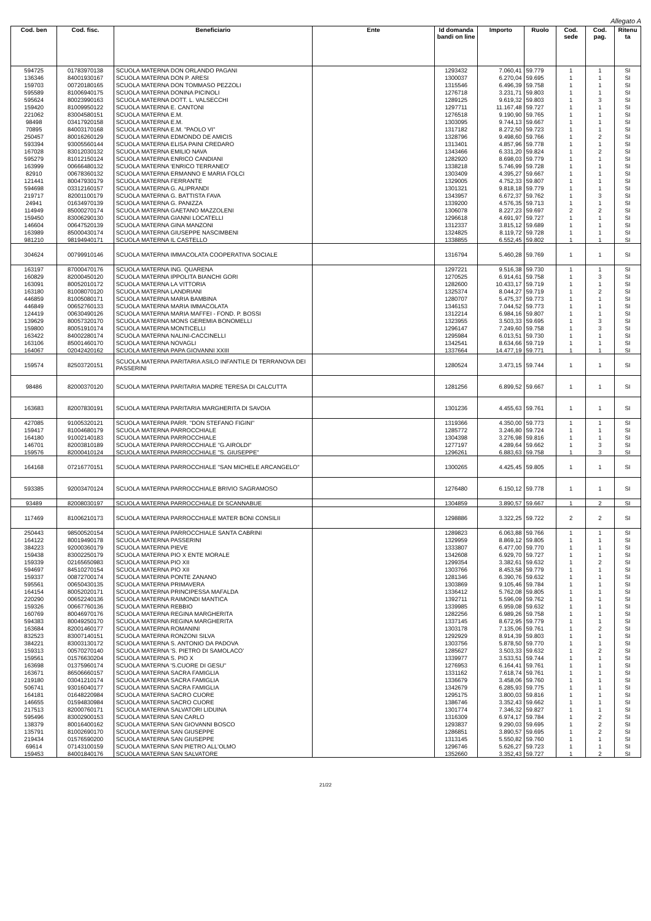Allegato A
| Cod. ben | Cod. fisc. | Beneficiario | Ente | Id domanda bandi on line | Importo | Ruolo | Cod. sede | Cod. pag. | Ritenu ta |
| --- | --- | --- | --- | --- | --- | --- | --- | --- | --- |
| 594725 | 01783970138 | SCUOLA MATERNA DON ORLANDO PAGANI | | 1293432 | 7.060,41 | 59.779 | 1 | 1 | SI |
| 136346 | 84001930167 | SCUOLA MATERNA DON P. ARESI | | 1300037 | 6.270,04 | 59.695 | 1 | 1 | SI |
| 159703 | 00720180165 | SCUOLA MATERNA DON TOMMASO PEZZOLI | | 1315546 | 6.496,39 | 59.758 | 1 | 1 | SI |
| 595589 | 81006940175 | SCUOLA MATERNA DONINA PICINOLI | | 1276718 | 3.231,71 | 59.803 | 1 | 1 | SI |
| 595624 | 80023990163 | SCUOLA MATERNA DOTT. L. VALSECCHI | | 1289125 | 9.619,32 | 59.803 | 1 | 3 | SI |
| 159420 | 81009950122 | SCUOLA MATERNA E. CANTONI | | 1297711 | 11.167,48 | 59.727 | 1 | 1 | SI |
| 221062 | 83004580151 | SCUOLA MATERNA E.M. | | 1276518 | 9.190,90 | 59.765 | 1 | 1 | SI |
| 98498 | 03417920158 | SCUOLA MATERNA E.M. | | 1303095 | 9.744,13 | 59.667 | 1 | 1 | SI |
| 70895 | 84003170168 | SCUOLA MATERNA E.M. "PAOLO VI" | | 1317182 | 8.272,50 | 59.723 | 1 | 1 | SI |
| 250457 | 80016260129 | SCUOLA MATERNA EDMONDO DE AMICIS | | 1328796 | 9.498,60 | 59.766 | 1 | 2 | SI |
| 593394 | 93005560144 | SCUOLA MATERNA ELISA PAINI CREDARO | | 1313401 | 4.857,96 | 59.778 | 1 | 1 | SI |
| 167028 | 83012030132 | SCUOLA MATERNA EMILIO NAVA | | 1343466 | 6.331,20 | 59.824 | 1 | 2 | SI |
| 595279 | 81012150124 | SCUOLA MATERNA ENRICO CANDIANI | | 1282920 | 8.698,03 | 59.779 | 1 | 1 | SI |
| 163999 | 00666480132 | SCUOLA MATERNA 'ENRICO TERRANEO' | | 1338218 | 5.746,99 | 59.728 | 1 | 1 | SI |
| 82910 | 00678360132 | SCUOLA MATERNA ERMANNO E MARIA FOLCI | | 1303409 | 4.395,27 | 59.667 | 1 | 1 | SI |
| 121441 | 80047930179 | SCUOLA MATERNA FERRANTE | | 1329005 | 4.752,33 | 59.807 | 1 | 1 | SI |
| 594698 | 03312160157 | SCUOLA MATERNA G. ALIPRANDI | | 1301321 | 9.818,18 | 59.779 | 1 | 1 | SI |
| 219717 | 82001100179 | SCUOLA MATERNA G. BATTISTA FAVA | | 1343957 | 6.672,37 | 59.762 | 1 | 3 | SI |
| 24941 | 01634970139 | SCUOLA MATERNA G. PANIZZA | | 1339200 | 4.576,35 | 59.713 | 1 | 1 | SI |
| 114949 | 85000270174 | SCUOLA MATERNA GAETANO MAZZOLENI | | 1306078 | 8.227,23 | 59.697 | 2 | 2 | SI |
| 159450 | 83006290130 | SCUOLA MATERNA GIANNI LOCATELLI | | 1296618 | 4.691,97 | 59.727 | 1 | 1 | SI |
| 146604 | 00647520139 | SCUOLA MATERNA GINA MANZONI | | 1312337 | 3.815,12 | 59.689 | 1 | 1 | SI |
| 163989 | 85000430174 | SCUOLA MATERNA GIUSEPPE NASCIMBENI | | 1324825 | 8.119,72 | 59.728 | 1 | 1 | SI |
| 981210 | 98194940171 | SCUOLA MATERNA IL CASTELLO | | 1338855 | 6.552,45 | 59.802 | 1 | 1 | SI |
| 304624 | 00799910146 | SCUOLA MATERNA IMMACOLATA COOPERATIVA SOCIALE | | 1316794 | 5.460,28 | 59.769 | 1 | 1 | SI |
| 163197 | 87000470176 | SCUOLA MATERNA ING. QUARENA | | 1297221 | 9.516,38 | 59.730 | 1 | 1 | SI |
| 160829 | 82000450120 | SCUOLA MATERNA IPPOLITA BIANCHI GORI | | 1270525 | 6.914,61 | 59.758 | 1 | 3 | SI |
| 163091 | 80052010172 | SCUOLA MATERNA LA VITTORIA | | 1282600 | 10.433,17 | 59.719 | 1 | 1 | SI |
| 163180 | 81008070120 | SCUOLA MATERNA LANDRIANI | | 1325374 | 8.044,27 | 59.719 | 1 | 2 | SI |
| 446859 | 81005080171 | SCUOLA MATERNA MARIA BAMBINA | | 1280707 | 5.475,37 | 59.773 | 1 | 1 | SI |
| 446849 | 00652760133 | SCUOLA MATERNA MARIA IMMACOLATA | | 1346153 | 7.044,52 | 59.773 | 1 | 1 | SI |
| 124419 | 00630490126 | SCUOLA MATERNA MARIA MAFFEI - FOND. P. BOSSI | | 1312214 | 6.984,16 | 59.807 | 1 | 1 | SI |
| 139629 | 80057320170 | SCUOLA MATERNA MONS GEREMIA BONOMELLI | | 1323955 | 3.503,33 | 59.695 | 1 | 3 | SI |
| 159800 | 80051910174 | SCUOLA MATERNA MONTICELLI | | 1296147 | 7.249,60 | 59.758 | 1 | 3 | SI |
| 163422 | 84002280174 | SCUOLA MATERNA NALINI-CACCINELLI | | 1295984 | 6.013,51 | 59.730 | 1 | 1 | SI |
| 163106 | 85001460170 | SCUOLA MATERNA NOVAGLI | | 1342541 | 8.634,66 | 59.719 | 1 | 1 | SI |
| 164067 | 02042420162 | SCUOLA MATERNA PAPA GIOVANNI XXIII | | 1337664 | 14.477,19 | 59.771 | 1 | 1 | SI |
| 159574 | 82503720151 | SCUOLA MATERNA PARITARIA ASILO INFANTILE DI TERRANOVA DEI PASSERINI | | 1280524 | 3.473,15 | 59.744 | 1 | 1 | SI |
| 98486 | 82000370120 | SCUOLA MATERNA PARITARIA MADRE TERESA DI CALCUTTA | | 1281256 | 6.899,52 | 59.667 | 1 | 1 | SI |
| 163683 | 82007830191 | SCUOLA MATERNA PARITARIA MARGHERITA DI SAVOIA | | 1301236 | 4.455,63 | 59.761 | 1 | 1 | SI |
| 427085 | 91005320121 | SCUOLA MATERNA PARR. "DON STEFANO FIGINI" | | 1319366 | 4.350,00 | 59.773 | 1 | 1 | SI |
| 159417 | 81004680179 | SCUOLA MATERNA PARROCCHIALE | | 1285772 | 3.246,80 | 59.724 | 1 | 1 | SI |
| 164180 | 91002140183 | SCUOLA MATERNA PARROCCHIALE | | 1304398 | 3.276,98 | 59.816 | 1 | 1 | SI |
| 146701 | 82003810189 | SCUOLA MATERNA PARROCCHIALE "G.AIROLDI" | | 1277197 | 4.289,64 | 59.662 | 1 | 3 | SI |
| 159576 | 82000410124 | SCUOLA MATERNA PARROCCHIALE "S. GIUSEPPE" | | 1296261 | 6.883,63 | 59.758 | 1 | 3 | SI |
| 164168 | 07216770151 | SCUOLA MATERNA PARROCCHIALE "SAN MICHELE ARCANGELO" | | 1300265 | 4.425,45 | 59.805 | 1 | 1 | SI |
| 593385 | 92003470124 | SCUOLA MATERNA PARROCCHIALE BRIVIO SAGRAMOSO | | 1276480 | 6.150,12 | 59.778 | 1 | 1 | SI |
| 93489 | 82008030197 | SCUOLA MATERNA PARROCCHIALE DI SCANNABUE | | 1304859 | 3.890,57 | 59.667 | 1 | 2 | SI |
| 117469 | 81006210173 | SCUOLA MATERNA PARROCCHIALE MATER BONI CONSILII | | 1298886 | 3.322,25 | 59.722 | 2 | 2 | SI |
| 250443 | 98500520154 | SCUOLA MATERNA PARROCCHIALE SANTA CABRINI | | 1289823 | 6.063,88 | 59.766 | 1 | 1 | SI |
| 164122 | 80019490178 | SCUOLA MATERNA PASSERINI | | 1329959 | 8.869,12 | 59.805 | 1 | 1 | SI |
| 384223 | 92000360179 | SCUOLA MATERNA PIEVE | | 1333807 | 6.477,00 | 59.770 | 1 | 1 | SI |
| 159438 | 83002250179 | SCUOLA MATERNA PIO X ENTE MORALE | | 1342608 | 6.929,70 | 59.727 | 1 | 1 | SI |
| 159339 | 02165650983 | SCUOLA MATERNA PIO XII | | 1299354 | 3.382,61 | 59.632 | 1 | 2 | SI |
| 594697 | 84510270154 | SCUOLA MATERNA PIO XII | | 1303766 | 8.453,58 | 59.779 | 1 | 1 | SI |
| 159337 | 00872700174 | SCUOLA MATERNA PONTE ZANANO | | 1281346 | 6.390,76 | 59.632 | 1 | 1 | SI |
| 595561 | 00650430135 | SCUOLA MATERNA PRIMAVERA | | 1303869 | 9.105,46 | 59.784 | 1 | 1 | SI |
| 164154 | 80052020171 | SCUOLA MATERNA PRINCIPESSA MAFALDA | | 1336412 | 5.762,08 | 59.805 | 1 | 1 | SI |
| 220290 | 00652240136 | SCUOLA MATERNA RAIMONDI MANTICA | | 1392711 | 5.596,09 | 59.762 | 1 | 1 | SI |
| 159326 | 00667760136 | SCUOLA MATERNA REBBIO | | 1339985 | 6.959,08 | 59.632 | 1 | 1 | SI |
| 160769 | 80046970176 | SCUOLA MATERNA REGINA MARGHERITA | | 1282256 | 6.989,26 | 59.758 | 1 | 1 | SI |
| 594383 | 80049250170 | SCUOLA MATERNA REGINA MARGHERITA | | 1337145 | 8.672,95 | 59.779 | 1 | 1 | SI |
| 163684 | 82001460177 | SCUOLA MATERNA ROMANINI | | 1303178 | 7.135,06 | 59.761 | 1 | 2 | SI |
| 832523 | 83007140151 | SCUOLA MATERNA RONZONI SILVA | | 1292929 | 8.914,39 | 59.803 | 1 | 1 | SI |
| 384221 | 83003130172 | SCUOLA MATERNA S. ANTONIO DA PADOVA | | 1303756 | 5.878,50 | 59.770 | 1 | 1 | SI |
| 159313 | 00570270140 | SCUOLA MATERNA 'S. PIETRO DI SAMOLACO' | | 1285627 | 3.503,33 | 59.632 | 1 | 2 | SI |
| 159561 | 01576630204 | SCUOLA MATERNA S. PIO X | | 1339977 | 3.533,51 | 59.744 | 1 | 1 | SI |
| 163698 | 01375960174 | SCUOLA MATERNA 'S.CUORE DI GESU'' | | 1276953 | 6.164,41 | 59.761 | 1 | 1 | SI |
| 163671 | 86506660157 | SCUOLA MATERNA SACRA FAMIGLIA | | 1331162 | 7.618,74 | 59.761 | 1 | 1 | SI |
| 219180 | 03041210174 | SCUOLA MATERNA SACRA FAMIGLIA | | 1336679 | 3.458,06 | 59.760 | 1 | 1 | SI |
| 506741 | 93016040177 | SCUOLA MATERNA SACRA FAMIGLIA | | 1342679 | 6.285,93 | 59.775 | 1 | 1 | SI |
| 164181 | 01648220984 | SCUOLA MATERNA SACRO CUORE | | 1295175 | 3.800,03 | 59.816 | 1 | 1 | SI |
| 146655 | 01594830984 | SCUOLA MATERNA SACRO CUORE | | 1386746 | 3.352,43 | 59.662 | 1 | 1 | SI |
| 217513 | 82000760171 | SCUOLA MATERNA SALVATORI LIDUINA | | 1301774 | 7.346,32 | 59.827 | 1 | 1 | SI |
| 595496 | 83002900153 | SCUOLA MATERNA SAN CARLO | | 1316309 | 6.974,17 | 59.784 | 1 | 2 | SI |
| 138379 | 80016400162 | SCUOLA MATERNA SAN GIOVANNI BOSCO | | 1293837 | 9.290,03 | 59.695 | 1 | 2 | SI |
| 135791 | 81002690170 | SCUOLA MATERNA SAN GIUSEPPE | | 1286851 | 3.890,57 | 59.695 | 1 | 2 | SI |
| 219434 | 01576590200 | SCUOLA MATERNA SAN GIUSEPPE | | 1313145 | 5.550,82 | 59.760 | 1 | 1 | SI |
| 69614 | 07143100159 | SCUOLA MATERNA SAN PIETRO ALL'OLMO | | 1296746 | 5.626,27 | 59.723 | 1 | 1 | SI |
| 159453 | 84001840176 | SCUOLA MATERNA SAN SALVATORE | | 1352660 | 3.352,43 | 59.727 | 1 | 2 | SI |
21/22